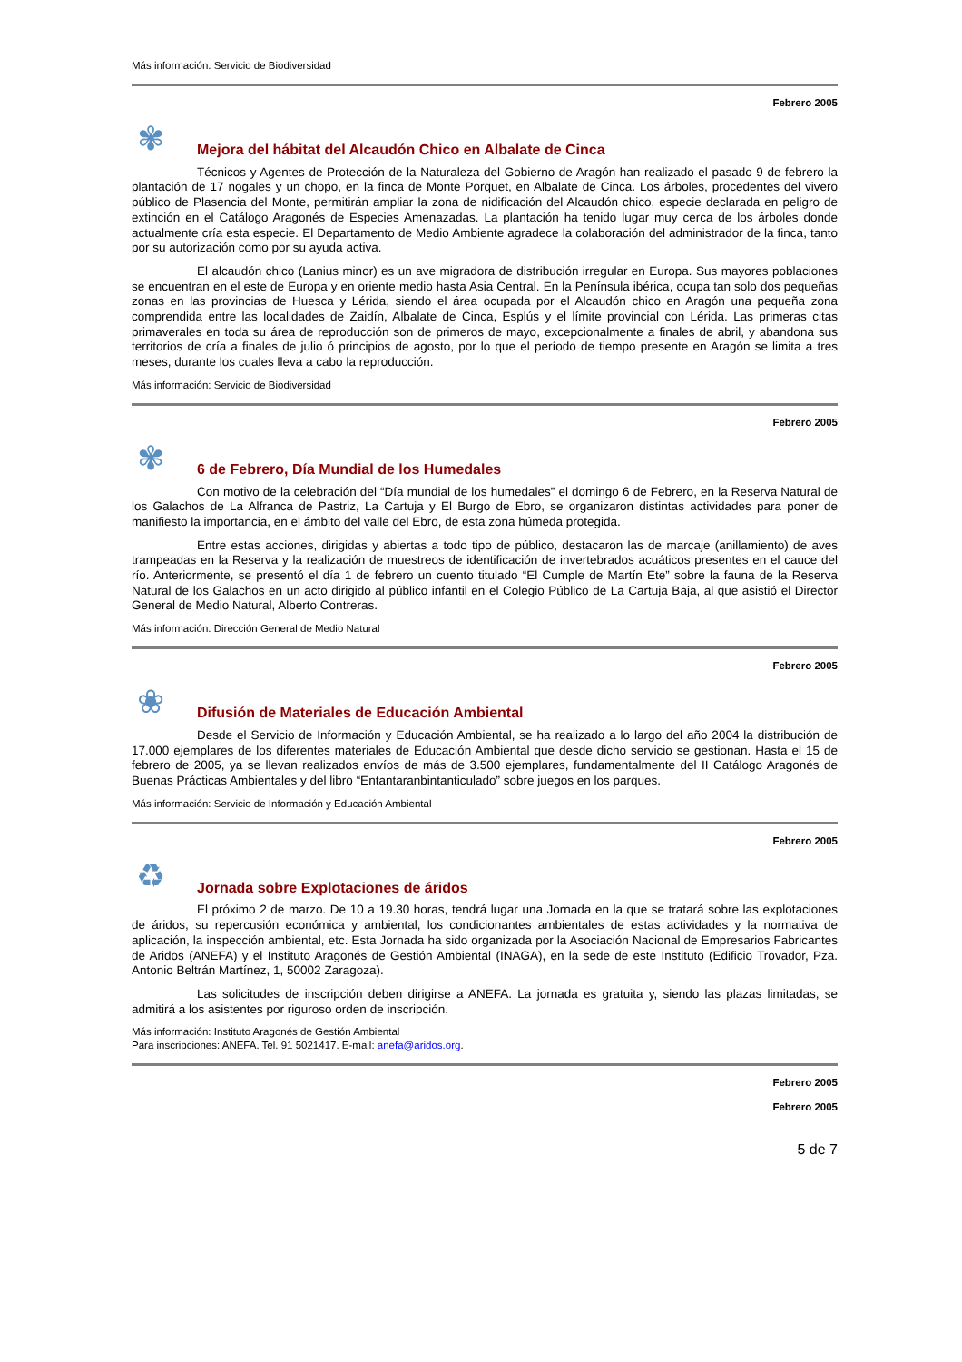Más información: Servicio de Biodiversidad
Febrero 2005
✾
Mejora del hábitat del Alcaudón Chico en Albalate de Cinca
Técnicos y Agentes de Protección de la Naturaleza del Gobierno de Aragón han realizado el pasado 9 de febrero la plantación de 17 nogales y un chopo, en la finca de Monte Porquet, en Albalate de Cinca. Los árboles, procedentes del vivero público de Plasencia del Monte, permitirán ampliar la zona de nidificación del Alcaudón chico, especie declarada en peligro de extinción en el Catálogo Aragonés de Especies Amenazadas. La plantación ha tenido lugar muy cerca de los árboles donde actualmente cría esta especie. El Departamento de Medio Ambiente agradece la colaboración del administrador de la finca, tanto por su autorización como por su ayuda activa.
El alcaudón chico (Lanius minor) es un ave migradora de distribución irregular en Europa. Sus mayores poblaciones se encuentran en el este de Europa y en oriente medio hasta Asia Central. En la Península ibérica, ocupa tan solo dos pequeñas zonas en las provincias de Huesca y Lérida, siendo el área ocupada por el Alcaudón chico en Aragón una pequeña zona comprendida entre las localidades de Zaidín, Albalate de Cinca, Esplús y el límite provincial con Lérida. Las primeras citas primaverales en toda su área de reproducción son de primeros de mayo, excepcionalmente a finales de abril, y abandona sus territorios de cría a finales de julio ó principios de agosto, por lo que el período de tiempo presente en Aragón se limita a tres meses, durante los cuales lleva a cabo la reproducción.
Más información: Servicio de Biodiversidad
Febrero 2005
✾
6 de Febrero, Día Mundial de los Humedales
Con motivo de la celebración del “Día mundial de los humedales” el domingo 6 de Febrero, en la Reserva Natural de los Galachos de La Alfranca de Pastriz, La Cartuja y El Burgo de Ebro, se organizaron distintas actividades para poner de manifiesto la importancia, en el ámbito del valle del Ebro, de esta zona húmeda protegida.
Entre estas acciones, dirigidas y abiertas a todo tipo de público, destacaron las de marcaje (anillamiento) de aves trampeadas en la Reserva y la realización de muestreos de identificación de invertebrados acuáticos presentes en el cauce del río. Anteriormente, se presentó el día 1 de febrero un cuento titulado “El Cumple de Martín Ete” sobre la fauna de la Reserva Natural de los Galachos en un acto dirigido al público infantil en el Colegio Público de La Cartuja Baja, al que asistió el Director General de Medio Natural, Alberto Contreras.
Más información: Dirección General de Medio Natural
Febrero 2005
❀
Difusión de Materiales de Educación Ambiental
Desde el Servicio de Información y Educación Ambiental, se ha realizado a lo largo del año 2004 la distribución de 17.000 ejemplares de los diferentes materiales de Educación Ambiental que desde dicho servicio se gestionan. Hasta el 15 de febrero de 2005, ya se llevan realizados envíos de más de 3.500 ejemplares, fundamentalmente del II Catálogo Aragonés de Buenas Prácticas Ambientales y del libro “Entantaranbintanticulado” sobre juegos en los parques.
Más información: Servicio de Información y Educación Ambiental
Febrero 2005
♻
Jornada sobre Explotaciones de áridos
El próximo 2 de marzo. De 10 a 19.30 horas, tendrá lugar una Jornada en la que se tratará sobre las explotaciones de áridos, su repercusión económica y ambiental, los condicionantes ambientales de estas actividades y la normativa de aplicación, la inspección ambiental, etc. Esta Jornada ha sido organizada por la Asociación Nacional de Empresarios Fabricantes de Aridos (ANEFA) y el Instituto Aragonés de Gestión Ambiental (INAGA), en la sede de este Instituto (Edificio Trovador, Pza. Antonio Beltrán Martínez, 1, 50002 Zaragoza).
Las solicitudes de inscripción deben dirigirse a ANEFA. La jornada es gratuita y, siendo las plazas limitadas, se admitirá a los asistentes por riguroso orden de inscripción.
Más información: Instituto Aragonés de Gestión Ambiental
Para inscripciones: ANEFA. Tel. 91 5021417. E-mail: anefa@aridos.org.
Febrero 2005
Febrero 2005
5 de 7